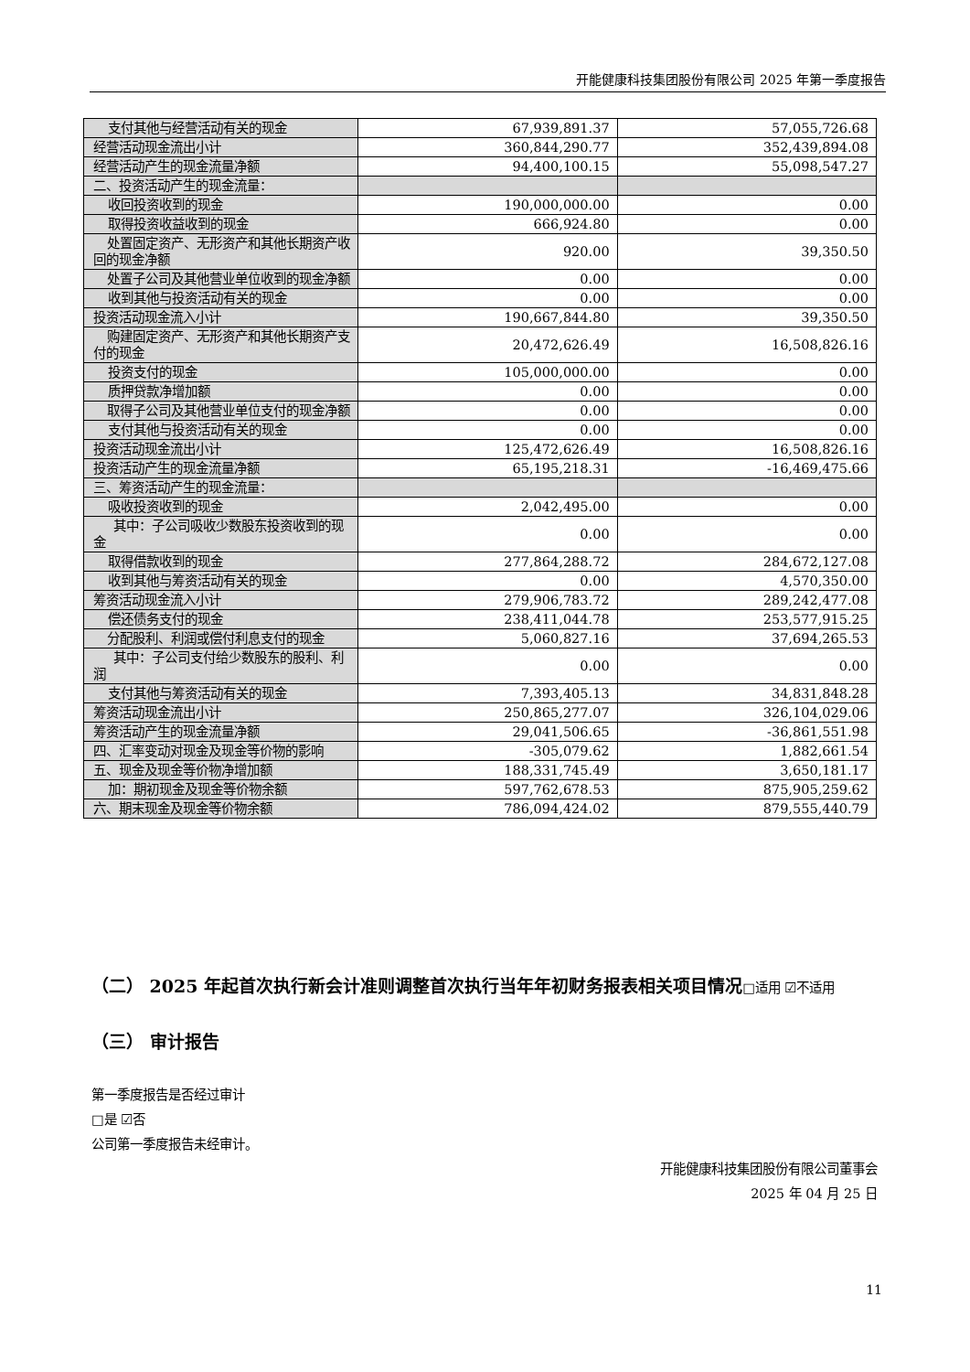开能健康科技集团股份有限公司 2025 年第一季度报告
| 支付其他与经营活动有关的现金 | 67,939,891.37 | 57,055,726.68 |
| 经营活动现金流出小计 | 360,844,290.77 | 352,439,894.08 |
| 经营活动产生的现金流量净额 | 94,400,100.15 | 55,098,547.27 |
| 二、投资活动产生的现金流量： | | |
| 收回投资收到的现金 | 190,000,000.00 | 0.00 |
| 取得投资收益收到的现金 | 666,924.80 | 0.00 |
| 处置固定资产、无形资产和其他长期资产收回的现金净额 | 920.00 | 39,350.50 |
| 处置子公司及其他营业单位收到的现金净额 | 0.00 | 0.00 |
| 收到其他与投资活动有关的现金 | 0.00 | 0.00 |
| 投资活动现金流入小计 | 190,667,844.80 | 39,350.50 |
| 购建固定资产、无形资产和其他长期资产支付的现金 | 20,472,626.49 | 16,508,826.16 |
| 投资支付的现金 | 105,000,000.00 | 0.00 |
| 质押贷款净增加额 | 0.00 | 0.00 |
| 取得子公司及其他营业单位支付的现金净额 | 0.00 | 0.00 |
| 支付其他与投资活动有关的现金 | 0.00 | 0.00 |
| 投资活动现金流出小计 | 125,472,626.49 | 16,508,826.16 |
| 投资活动产生的现金流量净额 | 65,195,218.31 | -16,469,475.66 |
| 三、筹资活动产生的现金流量： | | |
| 吸收投资收到的现金 | 2,042,495.00 | 0.00 |
| 其中：子公司吸收少数股东投资收到的现金 | 0.00 | 0.00 |
| 取得借款收到的现金 | 277,864,288.72 | 284,672,127.08 |
| 收到其他与筹资活动有关的现金 | 0.00 | 4,570,350.00 |
| 筹资活动现金流入小计 | 279,906,783.72 | 289,242,477.08 |
| 偿还债务支付的现金 | 238,411,044.78 | 253,577,915.25 |
| 分配股利、利润或偿付利息支付的现金 | 5,060,827.16 | 37,694,265.53 |
| 其中：子公司支付给少数股东的股利、利润 | 0.00 | 0.00 |
| 支付其他与筹资活动有关的现金 | 7,393,405.13 | 34,831,848.28 |
| 筹资活动现金流出小计 | 250,865,277.07 | 326,104,029.06 |
| 筹资活动产生的现金流量净额 | 29,041,506.65 | -36,861,551.98 |
| 四、汇率变动对现金及现金等价物的影响 | -305,079.62 | 1,882,661.54 |
| 五、现金及现金等价物净增加额 | 188,331,745.49 | 3,650,181.17 |
| 加：期初现金及现金等价物余额 | 597,762,678.53 | 875,905,259.62 |
| 六、期末现金及现金等价物余额 | 786,094,424.02 | 879,555,440.79 |
（二） 2025 年起首次执行新会计准则调整首次执行当年年初财务报表相关项目情况□适用 ☑不适用
（三） 审计报告
第一季度报告是否经过审计
□是 ☑否
公司第一季度报告未经审计。
开能健康科技集团股份有限公司董事会
2025 年 04 月 25 日
11